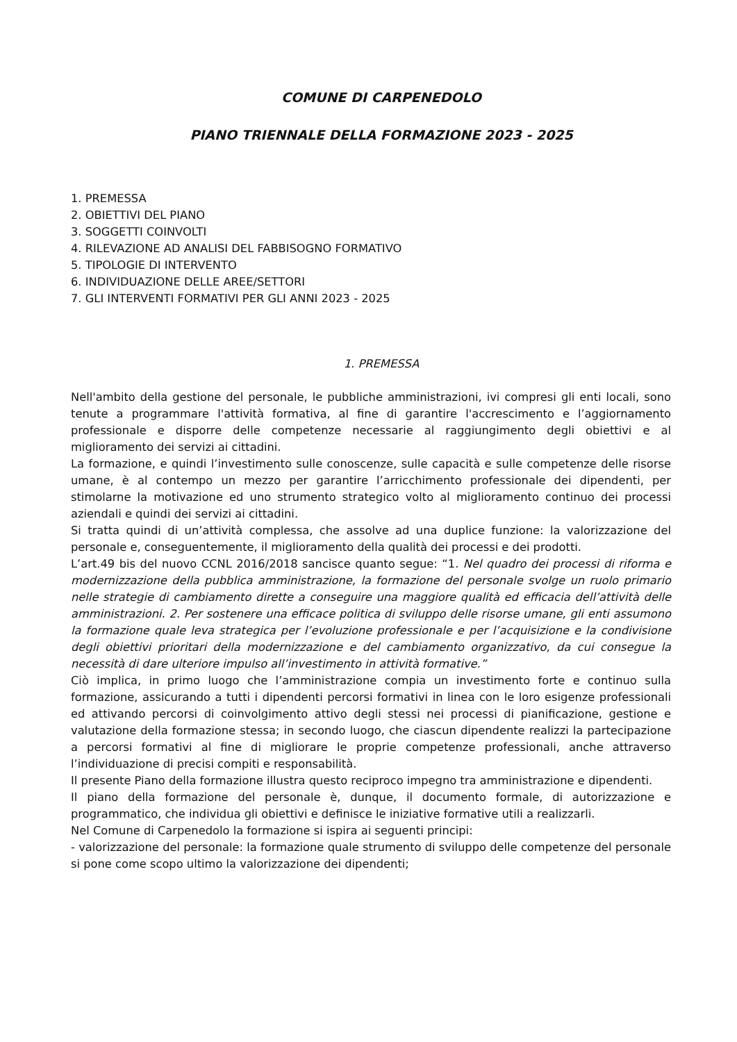COMUNE DI CARPENEDOLO
PIANO TRIENNALE DELLA FORMAZIONE 2023 - 2025
1. PREMESSA
2. OBIETTIVI DEL PIANO
3. SOGGETTI COINVOLTI
4. RILEVAZIONE AD ANALISI DEL FABBISOGNO FORMATIVO
5. TIPOLOGIE DI INTERVENTO
6. INDIVIDUAZIONE DELLE AREE/SETTORI
7. GLI INTERVENTI FORMATIVI PER GLI ANNI 2023 - 2025
1. PREMESSA
Nell'ambito della gestione del personale, le pubbliche amministrazioni, ivi compresi gli enti locali, sono tenute a programmare l'attività formativa, al fine di garantire l'accrescimento e l’aggiornamento professionale e disporre delle competenze necessarie al raggiungimento degli obiettivi e al miglioramento dei servizi ai cittadini.
La formazione, e quindi l’investimento sulle conoscenze, sulle capacità e sulle competenze delle risorse umane, è al contempo un mezzo per garantire l’arricchimento professionale dei dipendenti, per stimolarne la motivazione ed uno strumento strategico volto al miglioramento continuo dei processi aziendali e quindi dei servizi ai cittadini.
Si tratta quindi di un’attività complessa, che assolve ad una duplice funzione: la valorizzazione del personale e, conseguentemente, il miglioramento della qualità dei processi e dei prodotti.
L’art.49 bis del nuovo CCNL 2016/2018 sancisce quanto segue: “1. Nel quadro dei processi di riforma e modernizzazione della pubblica amministrazione, la formazione del personale svolge un ruolo primario nelle strategie di cambiamento dirette a conseguire una maggiore qualità ed efficacia dell’attività delle amministrazioni. 2. Per sostenere una efficace politica di sviluppo delle risorse umane, gli enti assumono la formazione quale leva strategica per l’evoluzione professionale e per l’acquisizione e la condivisione degli obiettivi prioritari della modernizzazione e del cambiamento organizzativo, da cui consegue la necessità di dare ulteriore impulso all’investimento in attività formative.”
Ciò implica, in primo luogo che l’amministrazione compia un investimento forte e continuo sulla formazione, assicurando a tutti i dipendenti percorsi formativi in linea con le loro esigenze professionali ed attivando percorsi di coinvolgimento attivo degli stessi nei processi di pianificazione, gestione e valutazione della formazione stessa; in secondo luogo, che ciascun dipendente realizzi la partecipazione a percorsi formativi al fine di migliorare le proprie competenze professionali, anche attraverso l’individuazione di precisi compiti e responsabilità.
Il presente Piano della formazione illustra questo reciproco impegno tra amministrazione e dipendenti.
Il piano della formazione del personale è, dunque, il documento formale, di autorizzazione e programmatico, che individua gli obiettivi e definisce le iniziative formative utili a realizzarli.
Nel Comune di Carpenedolo la formazione si ispira ai seguenti principi:
- valorizzazione del personale: la formazione quale strumento di sviluppo delle competenze del personale si pone come scopo ultimo la valorizzazione dei dipendenti;